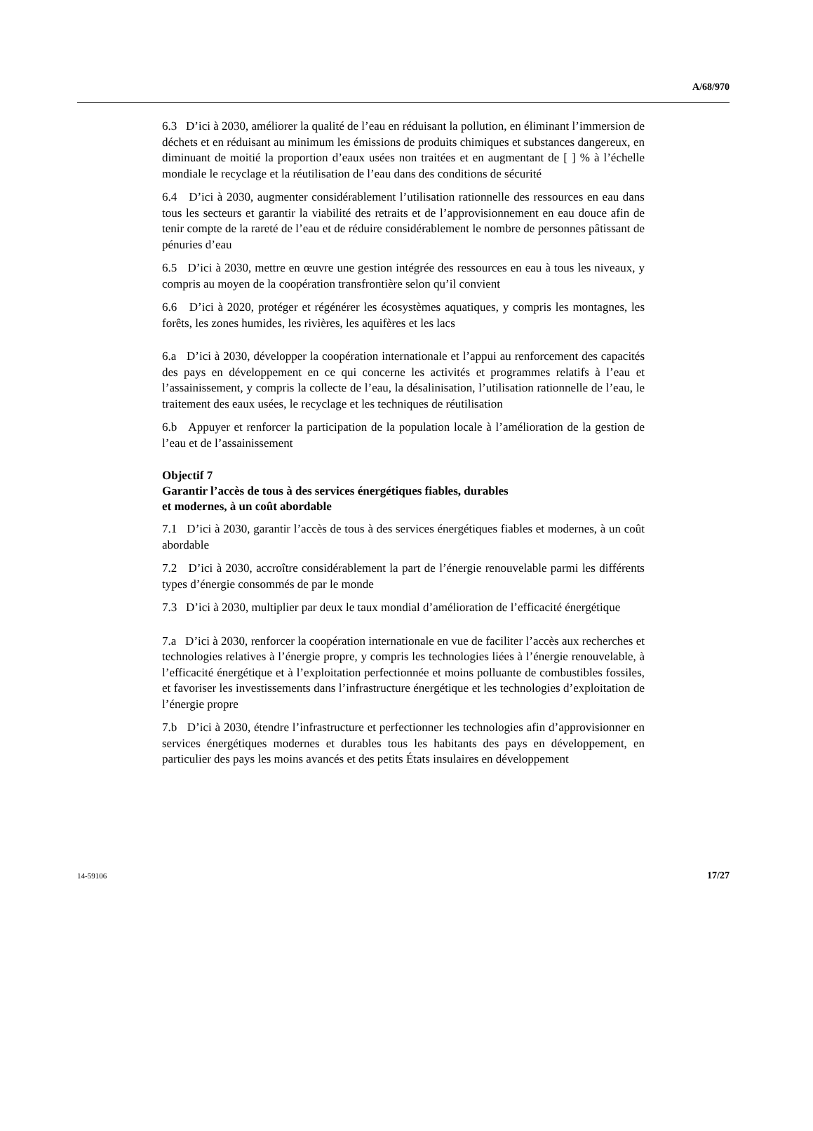A/68/970
6.3 D’ici à 2030, améliorer la qualité de l’eau en réduisant la pollution, en éliminant l’immersion de déchets et en réduisant au minimum les émissions de produits chimiques et substances dangereux, en diminuant de moitié la proportion d’eaux usées non traitées et en augmentant de [ ] % à l’échelle mondiale le recyclage et la réutilisation de l’eau dans des conditions de sécurité
6.4 D’ici à 2030, augmenter considérablement l’utilisation rationnelle des ressources en eau dans tous les secteurs et garantir la viabilité des retraits et de l’approvisionnement en eau douce afin de tenir compte de la rareté de l’eau et de réduire considérablement le nombre de personnes pâtissant de pénuries d’eau
6.5 D’ici à 2030, mettre en œuvre une gestion intégrée des ressources en eau à tous les niveaux, y compris au moyen de la coopération transfrontière selon qu’il convient
6.6 D’ici à 2020, protéger et régénérer les écosystèmes aquatiques, y compris les montagnes, les forêts, les zones humides, les rivières, les aquifères et les lacs
6.a D’ici à 2030, développer la coopération internationale et l’appui au renforcement des capacités des pays en développement en ce qui concerne les activités et programmes relatifs à l’eau et l’assainissement, y compris la collecte de l’eau, la désalinisation, l’utilisation rationnelle de l’eau, le traitement des eaux usées, le recyclage et les techniques de réutilisation
6.b Appuyer et renforcer la participation de la population locale à l’amélioration de la gestion de l’eau et de l’assainissement
Objectif 7
Garantir l’accès de tous à des services énergétiques fiables, durables
et modernes, à un coût abordable
7.1 D’ici à 2030, garantir l’accès de tous à des services énergétiques fiables et modernes, à un coût abordable
7.2 D’ici à 2030, accroître considérablement la part de l’énergie renouvelable parmi les différents types d’énergie consommés de par le monde
7.3 D’ici à 2030, multiplier par deux le taux mondial d’amélioration de l’efficacité énergétique
7.a D’ici à 2030, renforcer la coopération internationale en vue de faciliter l’accès aux recherches et technologies relatives à l’énergie propre, y compris les technologies liées à l’énergie renouvelable, à l’efficacité énergétique et à l’exploitation perfectionnée et moins polluante de combustibles fossiles, et favoriser les investissements dans l’infrastructure énergétique et les technologies d’exploitation de l’énergie propre
7.b D’ici à 2030, étendre l’infrastructure et perfectionner les technologies afin d’approvisionner en services énergétiques modernes et durables tous les habitants des pays en développement, en particulier des pays les moins avancés et des petits États insulaires en développement
14-59106 17/27